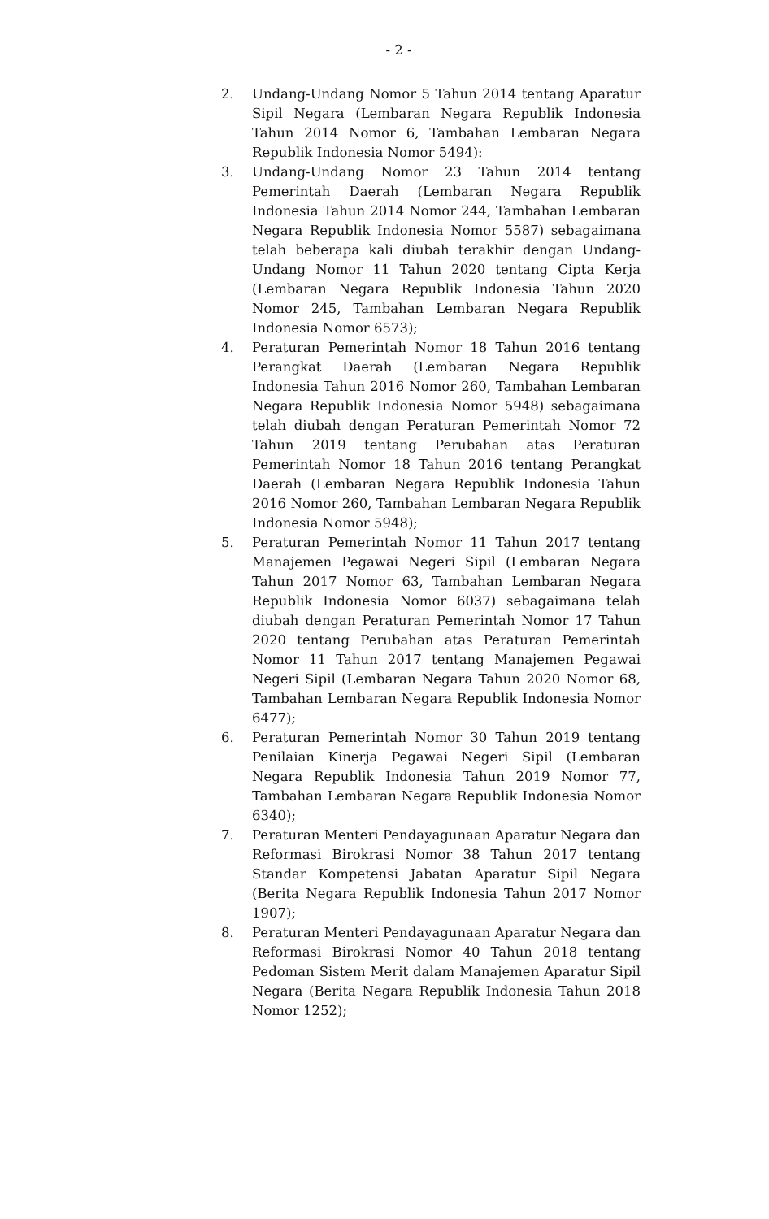- 2 -
2. Undang-Undang Nomor 5 Tahun 2014 tentang Aparatur Sipil Negara (Lembaran Negara Republik Indonesia Tahun 2014 Nomor 6, Tambahan Lembaran Negara Republik Indonesia Nomor 5494):
3. Undang-Undang Nomor 23 Tahun 2014 tentang Pemerintah Daerah (Lembaran Negara Republik Indonesia Tahun 2014 Nomor 244, Tambahan Lembaran Negara Republik Indonesia Nomor 5587) sebagaimana telah beberapa kali diubah terakhir dengan Undang-Undang Nomor 11 Tahun 2020 tentang Cipta Kerja (Lembaran Negara Republik Indonesia Tahun 2020 Nomor 245, Tambahan Lembaran Negara Republik Indonesia Nomor 6573);
4. Peraturan Pemerintah Nomor 18 Tahun 2016 tentang Perangkat Daerah (Lembaran Negara Republik Indonesia Tahun 2016 Nomor 260, Tambahan Lembaran Negara Republik Indonesia Nomor 5948) sebagaimana telah diubah dengan Peraturan Pemerintah Nomor 72 Tahun 2019 tentang Perubahan atas Peraturan Pemerintah Nomor 18 Tahun 2016 tentang Perangkat Daerah (Lembaran Negara Republik Indonesia Tahun 2016 Nomor 260, Tambahan Lembaran Negara Republik Indonesia Nomor 5948);
5. Peraturan Pemerintah Nomor 11 Tahun 2017 tentang Manajemen Pegawai Negeri Sipil (Lembaran Negara Tahun 2017 Nomor 63, Tambahan Lembaran Negara Republik Indonesia Nomor 6037) sebagaimana telah diubah dengan Peraturan Pemerintah Nomor 17 Tahun 2020 tentang Perubahan atas Peraturan Pemerintah Nomor 11 Tahun 2017 tentang Manajemen Pegawai Negeri Sipil (Lembaran Negara Tahun 2020 Nomor 68, Tambahan Lembaran Negara Republik Indonesia Nomor 6477);
6. Peraturan Pemerintah Nomor 30 Tahun 2019 tentang Penilaian Kinerja Pegawai Negeri Sipil (Lembaran Negara Republik Indonesia Tahun 2019 Nomor 77, Tambahan Lembaran Negara Republik Indonesia Nomor 6340);
7. Peraturan Menteri Pendayagunaan Aparatur Negara dan Reformasi Birokrasi Nomor 38 Tahun 2017 tentang Standar Kompetensi Jabatan Aparatur Sipil Negara (Berita Negara Republik Indonesia Tahun 2017 Nomor 1907);
8. Peraturan Menteri Pendayagunaan Aparatur Negara dan Reformasi Birokrasi Nomor 40 Tahun 2018 tentang Pedoman Sistem Merit dalam Manajemen Aparatur Sipil Negara (Berita Negara Republik Indonesia Tahun 2018 Nomor 1252);